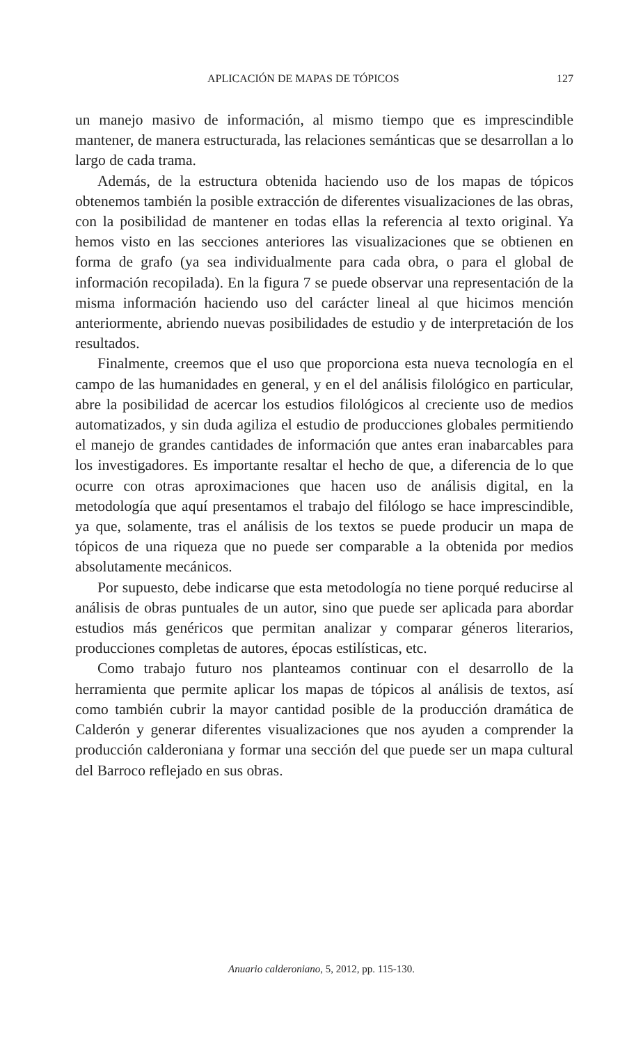APLICACIÓN DE MAPAS DE TÓPICOS 127
un manejo masivo de información, al mismo tiempo que es imprescindible mantener, de manera estructurada, las relaciones semánticas que se desarrollan a lo largo de cada trama.
Además, de la estructura obtenida haciendo uso de los mapas de tópicos obtenemos también la posible extracción de diferentes visualizaciones de las obras, con la posibilidad de mantener en todas ellas la referencia al texto original. Ya hemos visto en las secciones anteriores las visualizaciones que se obtienen en forma de grafo (ya sea individualmente para cada obra, o para el global de información recopilada). En la figura 7 se puede observar una representación de la misma información haciendo uso del carácter lineal al que hicimos mención anteriormente, abriendo nuevas posibilidades de estudio y de interpretación de los resultados.
Finalmente, creemos que el uso que proporciona esta nueva tecnología en el campo de las humanidades en general, y en el del análisis filológico en particular, abre la posibilidad de acercar los estudios filológicos al creciente uso de medios automatizados, y sin duda agiliza el estudio de producciones globales permitiendo el manejo de grandes cantidades de información que antes eran inabarcables para los investigadores. Es importante resaltar el hecho de que, a diferencia de lo que ocurre con otras aproximaciones que hacen uso de análisis digital, en la metodología que aquí presentamos el trabajo del filólogo se hace imprescindible, ya que, solamente, tras el análisis de los textos se puede producir un mapa de tópicos de una riqueza que no puede ser comparable a la obtenida por medios absolutamente mecánicos.
Por supuesto, debe indicarse que esta metodología no tiene porqué reducirse al análisis de obras puntuales de un autor, sino que puede ser aplicada para abordar estudios más genéricos que permitan analizar y comparar géneros literarios, producciones completas de autores, épocas estilísticas, etc.
Como trabajo futuro nos planteamos continuar con el desarrollo de la herramienta que permite aplicar los mapas de tópicos al análisis de textos, así como también cubrir la mayor cantidad posible de la producción dramática de Calderón y generar diferentes visualizaciones que nos ayuden a comprender la producción calderoniana y formar una sección del que puede ser un mapa cultural del Barroco reflejado en sus obras.
Anuario calderoniano, 5, 2012, pp. 115-130.